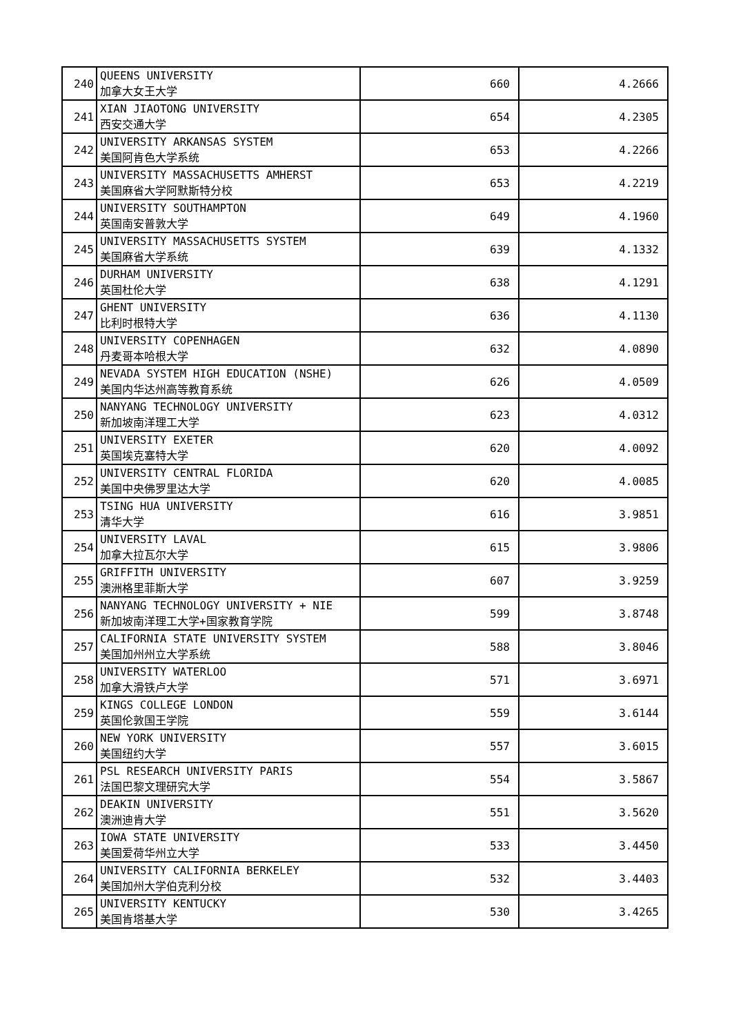| 240 | QUEENS UNIVERSITY 加拿大女王大学 | 660 | 4.2666 |
| 241 | XIAN JIAOTONG UNIVERSITY 西安交通大学 | 654 | 4.2305 |
| 242 | UNIVERSITY ARKANSAS SYSTEM 美国阿肯色大学系统 | 653 | 4.2266 |
| 243 | UNIVERSITY MASSACHUSETTS AMHERST 美国麻省大学阿默斯特分校 | 653 | 4.2219 |
| 244 | UNIVERSITY SOUTHAMPTON 英国南安普敦大学 | 649 | 4.1960 |
| 245 | UNIVERSITY MASSACHUSETTS SYSTEM 美国麻省大学系统 | 639 | 4.1332 |
| 246 | DURHAM UNIVERSITY 英国杜伦大学 | 638 | 4.1291 |
| 247 | GHENT UNIVERSITY 比利时根特大学 | 636 | 4.1130 |
| 248 | UNIVERSITY COPENHAGEN 丹麦哥本哈根大学 | 632 | 4.0890 |
| 249 | NEVADA SYSTEM HIGH EDUCATION (NSHE) 美国内华达州高等教育系统 | 626 | 4.0509 |
| 250 | NANYANG TECHNOLOGY UNIVERSITY 新加坡南洋理工大学 | 623 | 4.0312 |
| 251 | UNIVERSITY EXETER 英国埃克塞特大学 | 620 | 4.0092 |
| 252 | UNIVERSITY CENTRAL FLORIDA 美国中央佛罗里达大学 | 620 | 4.0085 |
| 253 | TSING HUA UNIVERSITY 清华大学 | 616 | 3.9851 |
| 254 | UNIVERSITY LAVAL 加拿大拉瓦尔大学 | 615 | 3.9806 |
| 255 | GRIFFITH UNIVERSITY 澳洲格里菲斯大学 | 607 | 3.9259 |
| 256 | NANYANG TECHNOLOGY UNIVERSITY + NIE 新加坡南洋理工大学+国家教育学院 | 599 | 3.8748 |
| 257 | CALIFORNIA STATE UNIVERSITY SYSTEM 美国加州州立大学系统 | 588 | 3.8046 |
| 258 | UNIVERSITY WATERLOO 加拿大滑铁卢大学 | 571 | 3.6971 |
| 259 | KINGS COLLEGE LONDON 英国伦敦国王学院 | 559 | 3.6144 |
| 260 | NEW YORK UNIVERSITY 美国纽约大学 | 557 | 3.6015 |
| 261 | PSL RESEARCH UNIVERSITY PARIS 法国巴黎文理研究大学 | 554 | 3.5867 |
| 262 | DEAKIN UNIVERSITY 澳洲迪肯大学 | 551 | 3.5620 |
| 263 | IOWA STATE UNIVERSITY 美国爱荷华州立大学 | 533 | 3.4450 |
| 264 | UNIVERSITY CALIFORNIA BERKELEY 美国加州大学伯克利分校 | 532 | 3.4403 |
| 265 | UNIVERSITY KENTUCKY 美国肯塔基大学 | 530 | 3.4265 |